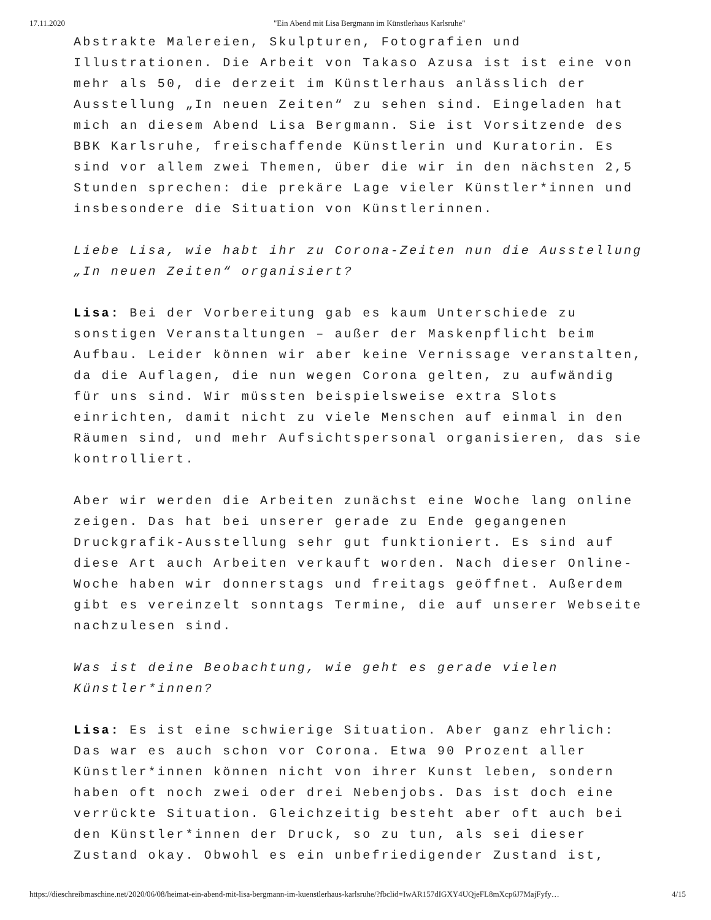17.11.2020 "Ein Abend mit Lisa Bergmann im Künstlerhaus Karlsruhe"
Abstrakte Malereien, Skulpturen, Fotografien und Illustrationen. Die Arbeit von Takaso Azusa ist ist eine von mehr als 50, die derzeit im Künstlerhaus anlässlich der Ausstellung „In neuen Zeiten“ zu sehen sind. Eingeladen hat mich an diesem Abend Lisa Bergmann. Sie ist Vorsitzende des BBK Karlsruhe, freischaffende Künstlerin und Kuratorin. Es sind vor allem zwei Themen, über die wir in den nächsten 2,5 Stunden sprechen: die prekäre Lage vieler Künstler*innen und insbesondere die Situation von Künstlerinnen.
Liebe Lisa, wie habt ihr zu Corona-Zeiten nun die Ausstellung „In neuen Zeiten“ organisiert?
Lisa: Bei der Vorbereitung gab es kaum Unterschiede zu sonstigen Veranstaltungen – außer der Maskenpflicht beim Aufbau. Leider können wir aber keine Vernissage veranstalten, da die Auflagen, die nun wegen Corona gelten, zu aufwändig für uns sind. Wir müssten beispielsweise extra Slots einrichten, damit nicht zu viele Menschen auf einmal in den Räumen sind, und mehr Aufsichtspersonal organisieren, das sie kontrolliert.
Aber wir werden die Arbeiten zunächst eine Woche lang online zeigen. Das hat bei unserer gerade zu Ende gegangenen Druckgrafik-Ausstellung sehr gut funktioniert. Es sind auf diese Art auch Arbeiten verkauft worden. Nach dieser Online-Woche haben wir donnerstags und freitags geöffnet. Außerdem gibt es vereinzelt sonntags Termine, die auf unserer Webseite nachzulesen sind.
Was ist deine Beobachtung, wie geht es gerade vielen Künstler*innen?
Lisa: Es ist eine schwierige Situation. Aber ganz ehrlich: Das war es auch schon vor Corona. Etwa 90 Prozent aller Künstler*innen können nicht von ihrer Kunst leben, sondern haben oft noch zwei oder drei Nebenjobs. Das ist doch eine verrückte Situation. Gleichzeitig besteht aber oft auch bei den Künstler*innen der Druck, so zu tun, als sei dieser Zustand okay. Obwohl es ein unbefriedigender Zustand ist,
https://dieschreibmaschine.net/2020/06/08/heimat-ein-abend-mit-lisa-bergmann-im-kuenstlerhaus-karlsruhe/?fbclid=IwAR157dIGXY4UQjeFL8mXcp6J7MajFyfy… 4/15